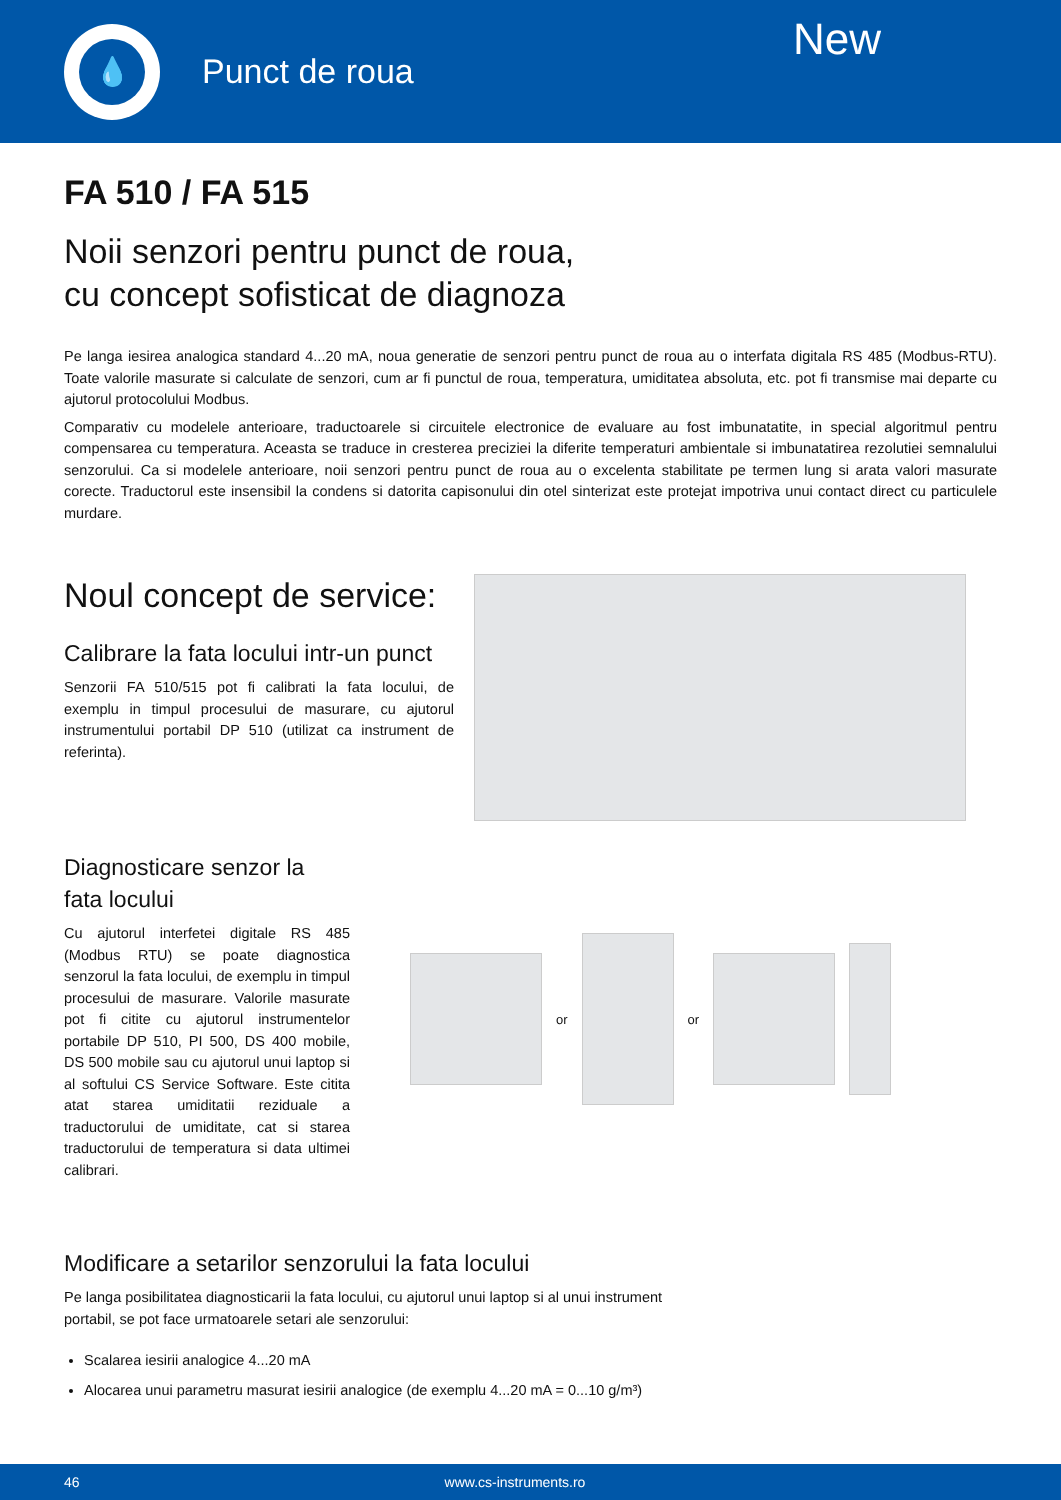💧
Punct de roua
New
FA 510 / FA 515
Noii senzori pentru punct de roua,
cu concept sofisticat de diagnoza
Pe langa iesirea analogica standard 4...20 mA, noua generatie de senzori pentru punct de roua au o interfata digitala RS 485 (Modbus-RTU). Toate valorile masurate si calculate de senzori, cum ar fi punctul de roua, temperatura, umiditatea absoluta, etc. pot fi transmise mai departe cu ajutorul protocolului Modbus.
Comparativ cu modelele anterioare, traductoarele si circuitele electronice de evaluare au fost imbunatatite, in special algoritmul pentru compensarea cu temperatura. Aceasta se traduce in cresterea preciziei la diferite temperaturi ambientale si imbunatatirea rezolutiei semnalului senzorului. Ca si modelele anterioare, noii senzori pentru punct de roua au o excelenta stabilitate pe termen lung si arata valori masurate corecte. Traductorul este insensibil la condens si datorita capisonului din otel sinterizat este protejat impotriva unui contact direct cu particulele murdare.
Noul concept de service:
Calibrare la fata locului intr-un punct
Senzorii FA 510/515 pot fi calibrati la fata locului, de exemplu in timpul procesului de masurare, cu ajutorul instrumentului portabil DP 510 (utilizat ca instrument de referinta).
Diagnosticare senzor la
fata locului
Cu ajutorul interfetei digitale RS 485 (Modbus RTU) se poate diagnostica senzorul la fata locului, de exemplu in timpul procesului de masurare. Valorile masurate pot fi citite cu ajutorul instrumentelor portabile DP 510, PI 500, DS 400 mobile, DS 500 mobile sau cu ajutorul unui laptop si al softului CS Service Software. Este citita atat starea umiditatii reziduale a traductorului de umiditate, cat si starea traductorului de temperatura si data ultimei calibrari.
or or
Modificare a setarilor senzorului la fata locului
Pe langa posibilitatea diagnosticarii la fata locului, cu ajutorul unui laptop si al unui instrument portabil, se pot face urmatoarele setari ale senzorului:
Scalarea iesirii analogice 4...20 mA
Alocarea unui parametru masurat iesirii analogice (de exemplu 4...20 mA = 0...10 g/m³)
46 www.cs-instruments.ro